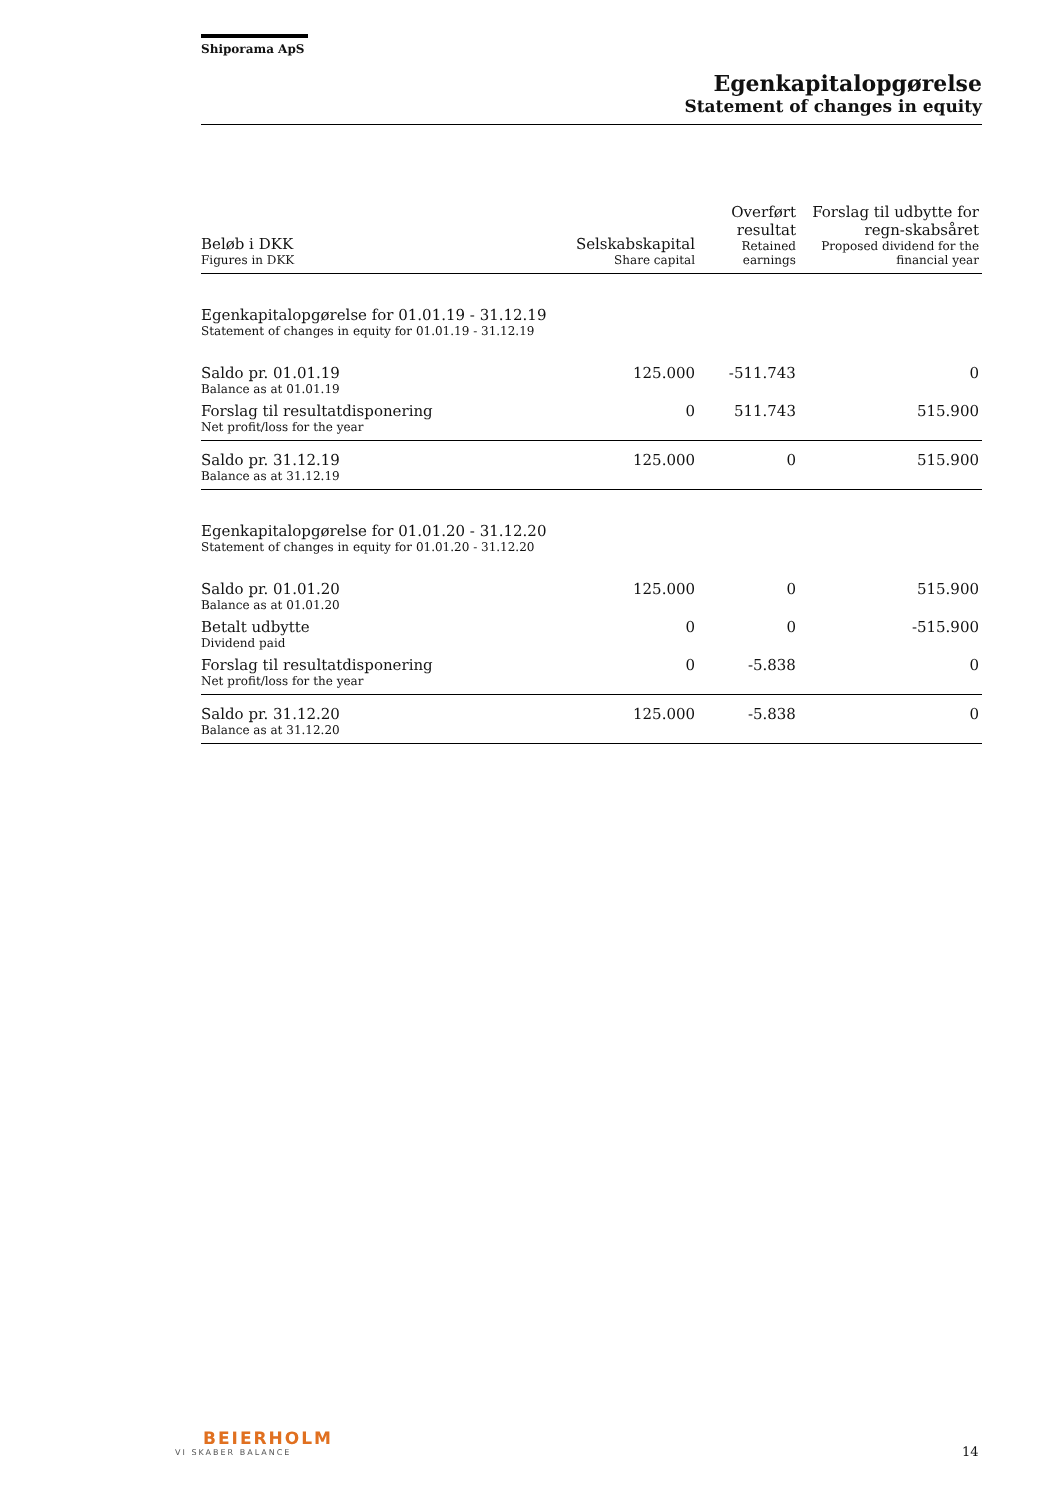Shiporama ApS
Egenkapitalopgørelse
Statement of changes in equity
| Beløb i DKK Figures in DKK | Selskabskapital Share capital | Overført resultat Retained earnings | Forslag til udbytte for regn-skabsåret Proposed dividend for the financial year |
| --- | --- | --- | --- |
| Egenkapitalopgørelse for 01.01.19 - 31.12.19 Statement of changes in equity for 01.01.19 - 31.12.19 | | | |
| Saldo pr. 01.01.19 Balance as at 01.01.19 | 125.000 | -511.743 | 0 |
| Forslag til resultatdisponering Net profit/loss for the year | 0 | 511.743 | 515.900 |
| Saldo pr. 31.12.19 Balance as at 31.12.19 | 125.000 | 0 | 515.900 |
| Egenkapitalopgørelse for 01.01.20 - 31.12.20 Statement of changes in equity for 01.01.20 - 31.12.20 | | | |
| Saldo pr. 01.01.20 Balance as at 01.01.20 | 125.000 | 0 | 515.900 |
| Betalt udbytte Dividend paid | 0 | 0 | -515.900 |
| Forslag til resultatdisponering Net profit/loss for the year | 0 | -5.838 | 0 |
| Saldo pr. 31.12.20 Balance as at 31.12.20 | 125.000 | -5.838 | 0 |
BEIERHOLM
VI SKABER BALANCE
14